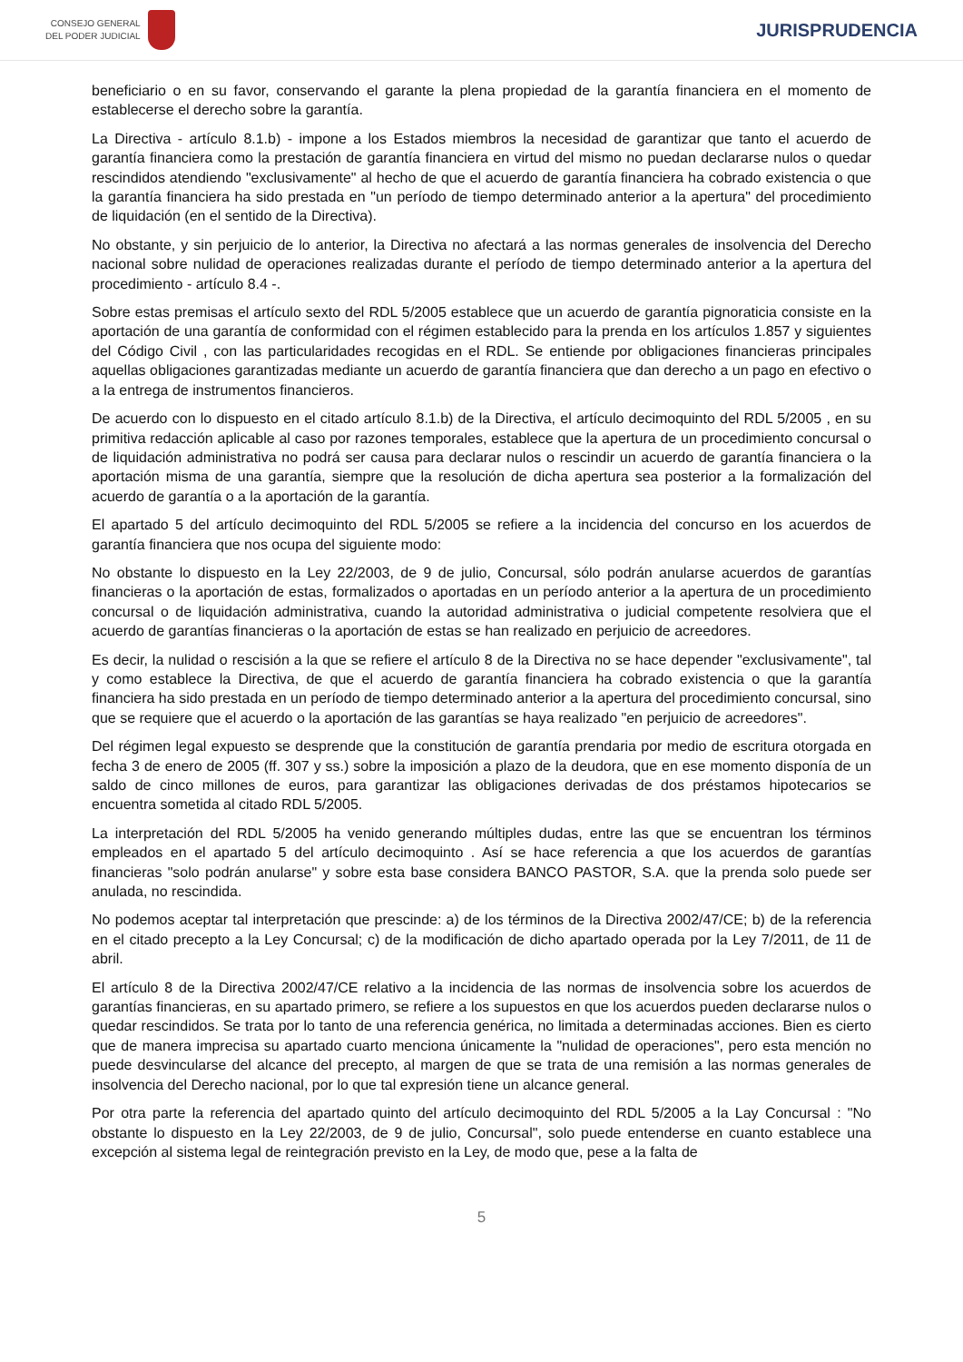CONSEJO GENERAL
DEL PODER JUDICIAL
JURISPRUDENCIA
beneficiario o en su favor, conservando el garante la plena propiedad de la garantía financiera en el momento de establecerse el derecho sobre la garantía.
La Directiva - artículo 8.1.b) - impone a los Estados miembros la necesidad de garantizar que tanto el acuerdo de garantía financiera como la prestación de garantía financiera en virtud del mismo no puedan declararse nulos o quedar rescindidos atendiendo "exclusivamente" al hecho de que el acuerdo de garantía financiera ha cobrado existencia o que la garantía financiera ha sido prestada en "un período de tiempo determinado anterior a la apertura" del procedimiento de liquidación (en el sentido de la Directiva).
No obstante, y sin perjuicio de lo anterior, la Directiva no afectará a las normas generales de insolvencia del Derecho nacional sobre nulidad de operaciones realizadas durante el período de tiempo determinado anterior a la apertura del procedimiento - artículo 8.4 -.
Sobre estas premisas el artículo sexto del RDL 5/2005 establece que un acuerdo de garantía pignoraticia consiste en la aportación de una garantía de conformidad con el régimen establecido para la prenda en los artículos 1.857 y siguientes del Código Civil , con las particularidades recogidas en el RDL. Se entiende por obligaciones financieras principales aquellas obligaciones garantizadas mediante un acuerdo de garantía financiera que dan derecho a un pago en efectivo o a la entrega de instrumentos financieros.
De acuerdo con lo dispuesto en el citado artículo 8.1.b) de la Directiva, el artículo decimoquinto del RDL 5/2005 , en su primitiva redacción aplicable al caso por razones temporales, establece que la apertura de un procedimiento concursal o de liquidación administrativa no podrá ser causa para declarar nulos o rescindir un acuerdo de garantía financiera o la aportación misma de una garantía, siempre que la resolución de dicha apertura sea posterior a la formalización del acuerdo de garantía o a la aportación de la garantía.
El apartado 5 del artículo decimoquinto del RDL 5/2005 se refiere a la incidencia del concurso en los acuerdos de garantía financiera que nos ocupa del siguiente modo:
No obstante lo dispuesto en la Ley 22/2003, de 9 de julio, Concursal, sólo podrán anularse acuerdos de garantías financieras o la aportación de estas, formalizados o aportadas en un período anterior a la apertura de un procedimiento concursal o de liquidación administrativa, cuando la autoridad administrativa o judicial competente resolviera que el acuerdo de garantías financieras o la aportación de estas se han realizado en perjuicio de acreedores.
Es decir, la nulidad o rescisión a la que se refiere el artículo 8 de la Directiva no se hace depender "exclusivamente", tal y como establece la Directiva, de que el acuerdo de garantía financiera ha cobrado existencia o que la garantía financiera ha sido prestada en un período de tiempo determinado anterior a la apertura del procedimiento concursal, sino que se requiere que el acuerdo o la aportación de las garantías se haya realizado "en perjuicio de acreedores".
Del régimen legal expuesto se desprende que la constitución de garantía prendaria por medio de escritura otorgada en fecha 3 de enero de 2005 (ff. 307 y ss.) sobre la imposición a plazo de la deudora, que en ese momento disponía de un saldo de cinco millones de euros, para garantizar las obligaciones derivadas de dos préstamos hipotecarios se encuentra sometida al citado RDL 5/2005.
La interpretación del RDL 5/2005 ha venido generando múltiples dudas, entre las que se encuentran los términos empleados en el apartado 5 del artículo decimoquinto . Así se hace referencia a que los acuerdos de garantías financieras "solo podrán anularse" y sobre esta base considera BANCO PASTOR, S.A. que la prenda solo puede ser anulada, no rescindida.
No podemos aceptar tal interpretación que prescinde: a) de los términos de la Directiva 2002/47/CE; b) de la referencia en el citado precepto a la Ley Concursal; c) de la modificación de dicho apartado operada por la Ley 7/2011, de 11 de abril.
El artículo 8 de la Directiva 2002/47/CE relativo a la incidencia de las normas de insolvencia sobre los acuerdos de garantías financieras, en su apartado primero, se refiere a los supuestos en que los acuerdos pueden declararse nulos o quedar rescindidos. Se trata por lo tanto de una referencia genérica, no limitada a determinadas acciones. Bien es cierto que de manera imprecisa su apartado cuarto menciona únicamente la "nulidad de operaciones", pero esta mención no puede desvincularse del alcance del precepto, al margen de que se trata de una remisión a las normas generales de insolvencia del Derecho nacional, por lo que tal expresión tiene un alcance general.
Por otra parte la referencia del apartado quinto del artículo decimoquinto del RDL 5/2005 a la Lay Concursal : "No obstante lo dispuesto en la Ley 22/2003, de 9 de julio, Concursal", solo puede entenderse en cuanto establece una excepción al sistema legal de reintegración previsto en la Ley, de modo que, pese a la falta de
5